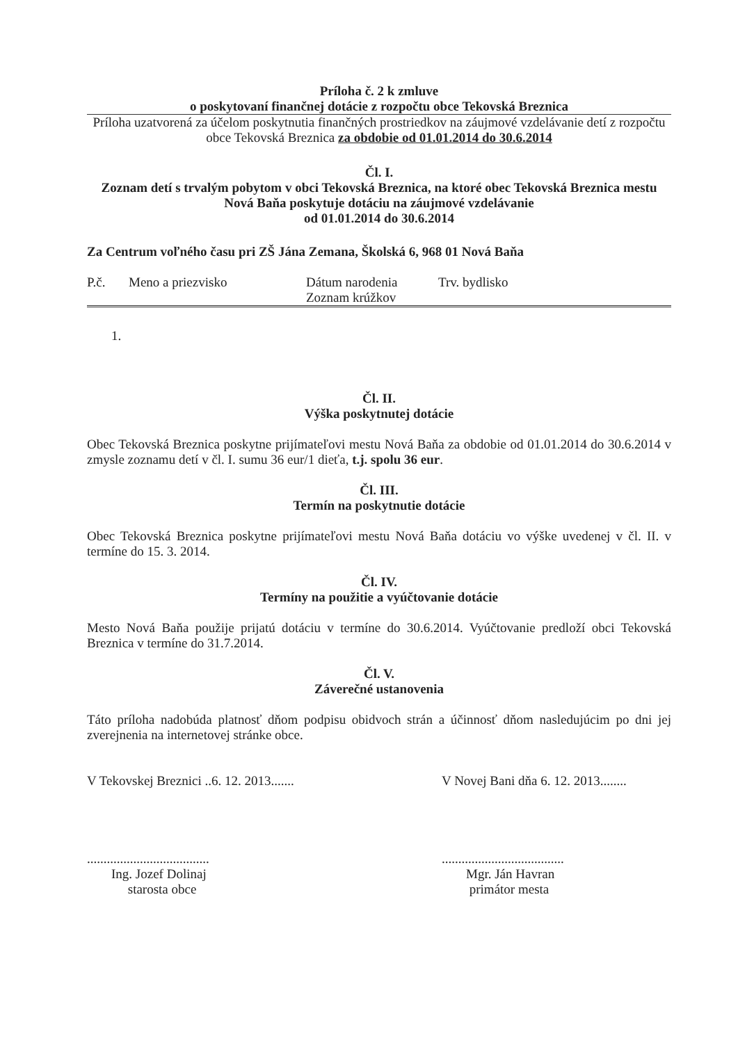Príloha č. 2 k zmluve
o poskytovaní finančnej dotácie z rozpočtu obce Tekovská Breznica
Príloha uzatvorená za účelom poskytnutia finančných prostriedkov na záujmové vzdelávanie detí z rozpočtu obce Tekovská Breznica za obdobie od 01.01.2014 do 30.6.2014
Čl. I.
Zoznam detí s trvalým pobytom v obci Tekovská Breznica, na ktoré obec Tekovská Breznica mestu Nová Baňa poskytuje dotáciu na záujmové vzdelávanie
od 01.01.2014 do 30.6.2014
Za Centrum voľného času pri ZŠ Jána Zemana, Školská 6, 968 01 Nová Baňa
| P.č. | Meno a priezvisko | Dátum narodenia Zoznam krúžkov | Trv. bydlisko |
| --- | --- | --- | --- |
| 1. |
Čl. II.
Výška poskytnutej dotácie
Obec Tekovská Breznica poskytne prijímateľovi mestu Nová Baňa za obdobie od 01.01.2014 do 30.6.2014 v zmysle zoznamu detí v čl. I. sumu 36 eur/1 dieťa, t.j. spolu 36 eur.
Čl. III.
Termín na poskytnutie dotácie
Obec Tekovská Breznica poskytne prijímateľovi mestu Nová Baňa dotáciu vo výške uvedenej v čl. II. v termíne do 15. 3. 2014.
Čl. IV.
Termíny na použitie a vyúčtovanie dotácie
Mesto Nová Baňa použije prijatú dotáciu v termíne do 30.6.2014. Vyúčtovanie predloží obci Tekovská Breznica v termíne do 31.7.2014.
Čl. V.
Záverečné ustanovenia
Táto príloha nadobúda platnosť dňom podpisu obidvoch strán a účinnosť dňom nasledujúcim po dni jej zverejnenia na internetovej stránke obce.
V Tekovskej Breznici ..6. 12. 2013.......
.....................................
Ing. Jozef Dolinaj
starosta obce
V Novej Bani dňa 6. 12. 2013........
.....................................
Mgr. Ján Havran
primátor mesta